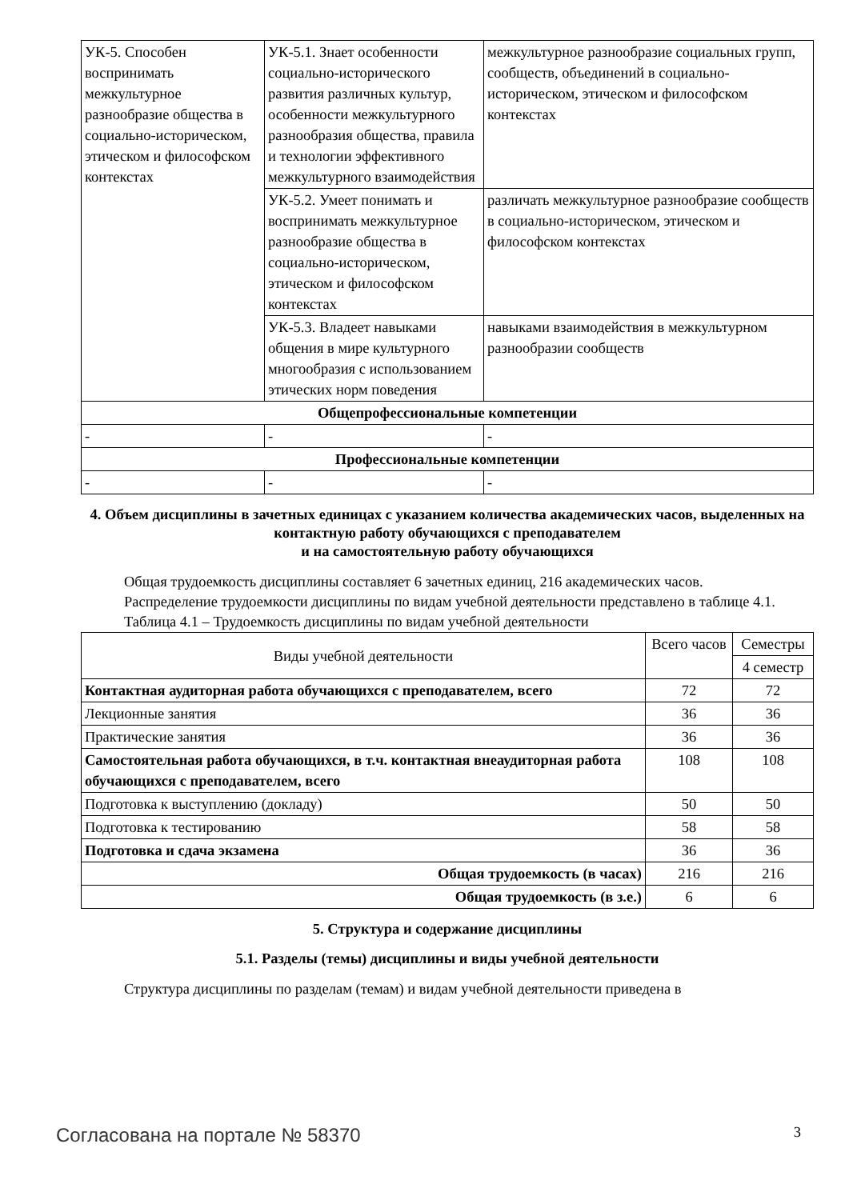| УК-5. Способен воспринимать межкультурное разнообразие общества в социально-историческом, этическом и философском контекстах | УК-5.1. Знает особенности социально-исторического развития различных культур, особенности межкультурного разнообразия общества, правила и технологии эффективного межкультурного взаимодействия | межкультурное разнообразие социальных групп, сообществ, объединений в социально-историческом, этическом и философском контекстах |
| | УК-5.2. Умеет понимать и воспринимать межкультурное разнообразие общества в социально-историческом, этическом и философском контекстах | различать межкультурное разнообразие сообществ в социально-историческом, этическом и философском контекстах |
| | УК-5.3. Владеет навыками общения в мире культурного многообразия с использованием этических норм поведения | навыками взаимодействия в межкультурном разнообразии сообществ |
| Общепрофессиональные компетенции | | |
| - | - | - |
| Профессиональные компетенции | | |
| - | - | - |
4. Объем дисциплины в зачетных единицах с указанием количества академических часов, выделенных на контактную работу обучающихся с преподавателем
и на самостоятельную работу обучающихся
Общая трудоемкость дисциплины составляет 6 зачетных единиц, 216 академических часов.
Распределение трудоемкости дисциплины по видам учебной деятельности представлено в таблице 4.1.
Таблица 4.1 – Трудоемкость дисциплины по видам учебной деятельности
| Виды учебной деятельности | Всего часов | Семестры |
| --- | --- | --- |
| | | 4 семестр |
| Контактная аудиторная работа обучающихся с преподавателем, всего | 72 | 72 |
| Лекционные занятия | 36 | 36 |
| Практические занятия | 36 | 36 |
| Самостоятельная работа обучающихся, в т.ч. контактная внеаудиторная работа обучающихся с преподавателем, всего | 108 | 108 |
| Подготовка к выступлению (докладу) | 50 | 50 |
| Подготовка к тестированию | 58 | 58 |
| Подготовка и сдача экзамена | 36 | 36 |
| Общая трудоемкость (в часах) | 216 | 216 |
| Общая трудоемкость (в з.е.) | 6 | 6 |
5. Структура и содержание дисциплины
5.1. Разделы (темы) дисциплины и виды учебной деятельности
Структура дисциплины по разделам (темам) и видам учебной деятельности приведена в
Согласована на портале № 58370 3